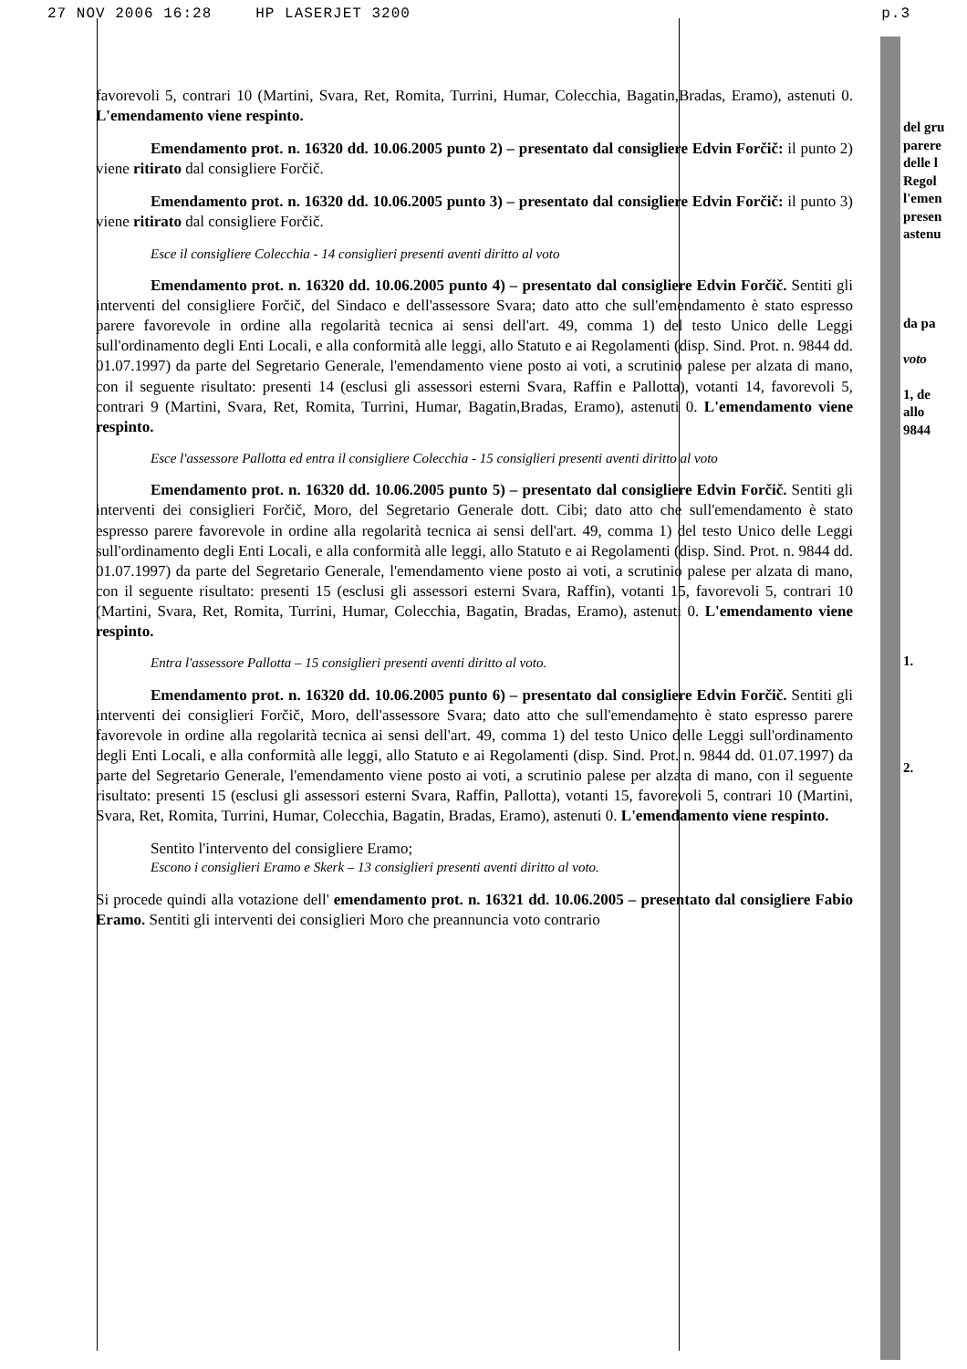27 NOV 2006 16:28 HP LASERJET 3200 p.3
favorevoli 5, contrari 10 (Martini, Svara, Ret, Romita, Turrini, Humar, Colecchia, Bagatin,Bradas, Eramo), astenuti 0. L'emendamento viene respinto.
Emendamento prot. n. 16320 dd. 10.06.2005 punto 2) – presentato dal consigliere Edvin Forčič: il punto 2) viene ritirato dal consigliere Forčič.
Emendamento prot. n. 16320 dd. 10.06.2005 punto 3) – presentato dal consigliere Edvin Forčič: il punto 3) viene ritirato dal consigliere Forčič.
Esce il consigliere Colecchia - 14 consiglieri presenti aventi diritto al voto
Emendamento prot. n. 16320 dd. 10.06.2005 punto 4) – presentato dal consigliere Edvin Forčič. Sentiti gli interventi del consigliere Forčič, del Sindaco e dell'assessore Svara; dato atto che sull'emendamento è stato espresso parere favorevole in ordine alla regolarità tecnica ai sensi dell'art. 49, comma 1) del testo Unico delle Leggi sull'ordinamento degli Enti Locali, e alla conformità alle leggi, allo Statuto e ai Regolamenti (disp. Sind. Prot. n. 9844 dd. 01.07.1997) da parte del Segretario Generale, l'emendamento viene posto ai voti, a scrutinio palese per alzata di mano, con il seguente risultato: presenti 14 (esclusi gli assessori esterni Svara, Raffin e Pallotta), votanti 14, favorevoli 5, contrari 9 (Martini, Svara, Ret, Romita, Turrini, Humar, Bagatin,Bradas, Eramo), astenuti 0. L'emendamento viene respinto.
Esce l'assessore Pallotta ed entra il consigliere Colecchia - 15 consiglieri presenti aventi diritto al voto
Emendamento prot. n. 16320 dd. 10.06.2005 punto 5) – presentato dal consigliere Edvin Forčič. Sentiti gli interventi dei consiglieri Forčič, Moro, del Segretario Generale dott. Cibi; dato atto che sull'emendamento è stato espresso parere favorevole in ordine alla regolarità tecnica ai sensi dell'art. 49, comma 1) del testo Unico delle Leggi sull'ordinamento degli Enti Locali, e alla conformità alle leggi, allo Statuto e ai Regolamenti (disp. Sind. Prot. n. 9844 dd. 01.07.1997) da parte del Segretario Generale, l'emendamento viene posto ai voti, a scrutinio palese per alzata di mano, con il seguente risultato: presenti 15 (esclusi gli assessori esterni Svara, Raffin), votanti 15, favorevoli 5, contrari 10 (Martini, Svara, Ret, Romita, Turrini, Humar, Colecchia, Bagatin, Bradas, Eramo), astenuti 0. L'emendamento viene respinto.
Entra l'assessore Pallotta – 15 consiglieri presenti aventi diritto al voto.
Emendamento prot. n. 16320 dd. 10.06.2005 punto 6) – presentato dal consigliere Edvin Forčič. Sentiti gli interventi dei consiglieri Forčič, Moro, dell'assessore Svara; dato atto che sull'emendamento è stato espresso parere favorevole in ordine alla regolarità tecnica ai sensi dell'art. 49, comma 1) del testo Unico delle Leggi sull'ordinamento degli Enti Locali, e alla conformità alle leggi, allo Statuto e ai Regolamenti (disp. Sind. Prot. n. 9844 dd. 01.07.1997) da parte del Segretario Generale, l'emendamento viene posto ai voti, a scrutinio palese per alzata di mano, con il seguente risultato: presenti 15 (esclusi gli assessori esterni Svara, Raffin, Pallotta), votanti 15, favorevoli 5, contrari 10 (Martini, Svara, Ret, Romita, Turrini, Humar, Colecchia, Bagatin, Bradas, Eramo), astenuti 0. L'emendamento viene respinto.
Sentito l'intervento del consigliere Eramo;
Escono i consiglieri Eramo e Skerk – 13 consiglieri presenti aventi diritto al voto.
Si procede quindi alla votazione dell' emendamento prot. n. 16321 dd. 10.06.2005 – presentato dal consigliere Fabio Eramo. Sentiti gli interventi dei consiglieri Moro che preannuncia voto contrario
del gru
parere
delle l
Regol
l'emen
presen
astenu
da pa
voto
1, de
allo
9844
1.
2.